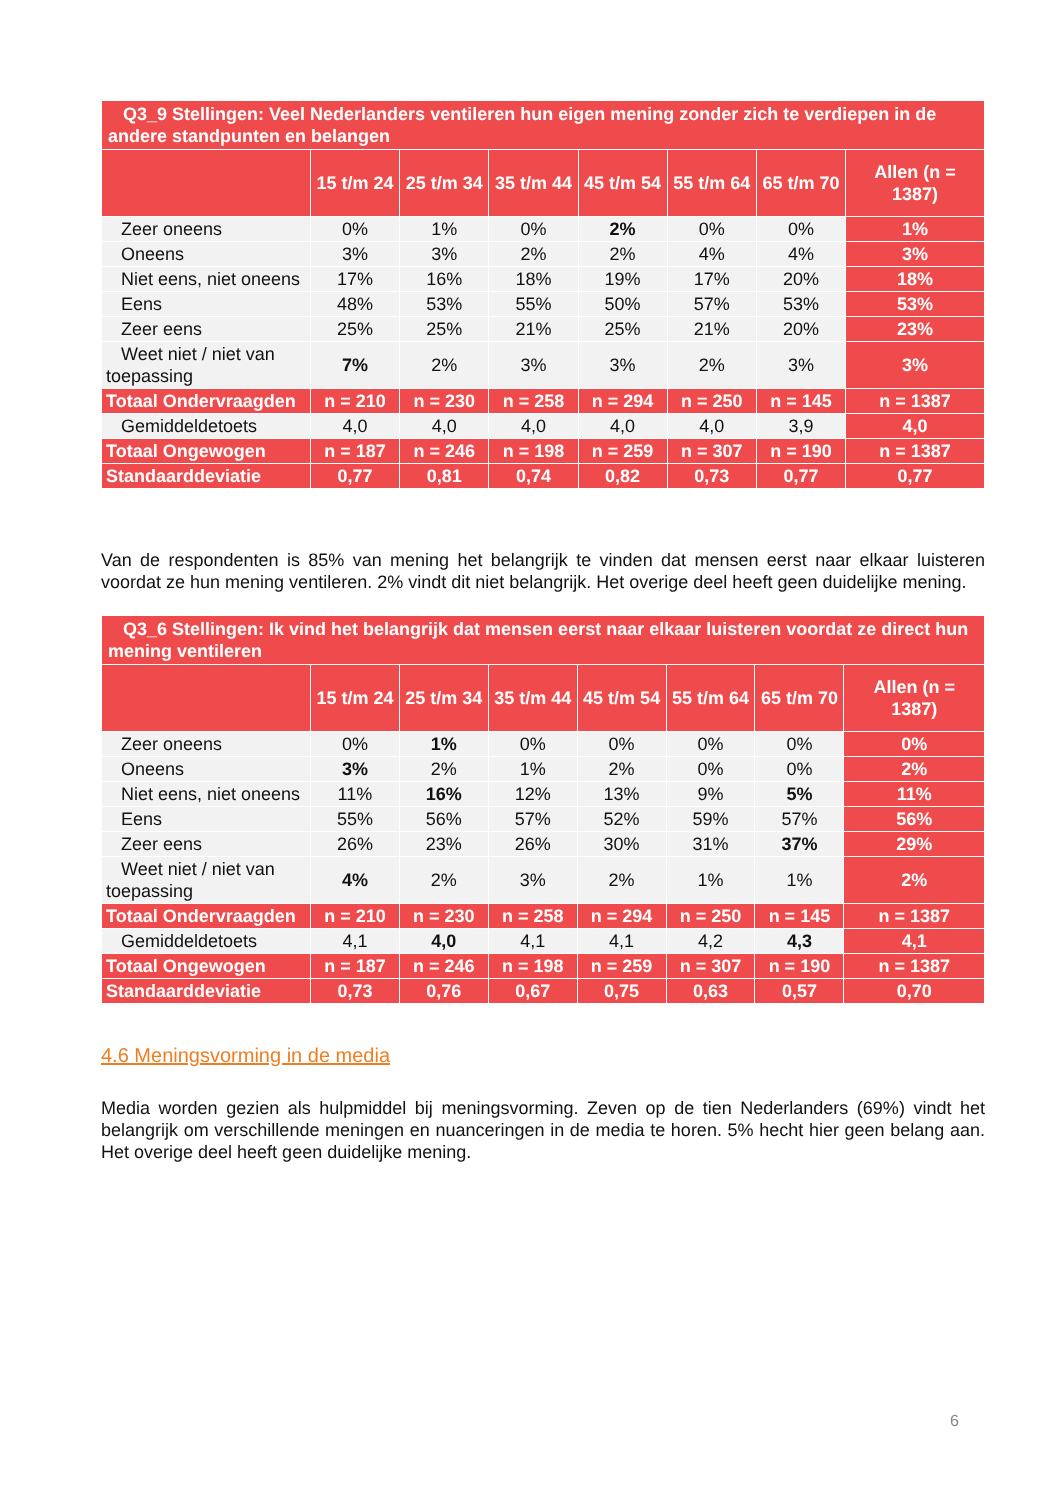| Q3_9 Stellingen: Veel Nederlanders ventileren hun eigen mening zonder zich te verdiepen in de andere standpunten en belangen | | | | | | | |
| | 15 t/m 24 | 25 t/m 34 | 35 t/m 44 | 45 t/m 54 | 55 t/m 64 | 65 t/m 70 | Allen (n = 1387) |
| Zeer oneens | 0% | 1% | 0% | 2% | 0% | 0% | 1% |
| Oneens | 3% | 3% | 2% | 2% | 4% | 4% | 3% |
| Niet eens, niet oneens | 17% | 16% | 18% | 19% | 17% | 20% | 18% |
| Eens | 48% | 53% | 55% | 50% | 57% | 53% | 53% |
| Zeer eens | 25% | 25% | 21% | 25% | 21% | 20% | 23% |
| Weet niet / niet van toepassing | 7% | 2% | 3% | 3% | 2% | 3% | 3% |
| Totaal Ondervraagden | n = 210 | n = 230 | n = 258 | n = 294 | n = 250 | n = 145 | n = 1387 |
| Gemiddeldetoets | 4,0 | 4,0 | 4,0 | 4,0 | 4,0 | 3,9 | 4,0 |
| Totaal Ongewogen | n = 187 | n = 246 | n = 198 | n = 259 | n = 307 | n = 190 | n = 1387 |
| Standaarddeviatie | 0,77 | 0,81 | 0,74 | 0,82 | 0,73 | 0,77 | 0,77 |
Van de respondenten is 85% van mening het belangrijk te vinden dat mensen eerst naar elkaar luisteren voordat ze hun mening ventileren. 2% vindt dit niet belangrijk. Het overige deel heeft geen duidelijke mening.
| Q3_6 Stellingen: Ik vind het belangrijk dat mensen eerst naar elkaar luisteren voordat ze direct hun mening ventileren | | | | | | | |
| | 15 t/m 24 | 25 t/m 34 | 35 t/m 44 | 45 t/m 54 | 55 t/m 64 | 65 t/m 70 | Allen (n = 1387) |
| Zeer oneens | 0% | 1% | 0% | 0% | 0% | 0% | 0% |
| Oneens | 3% | 2% | 1% | 2% | 0% | 0% | 2% |
| Niet eens, niet oneens | 11% | 16% | 12% | 13% | 9% | 5% | 11% |
| Eens | 55% | 56% | 57% | 52% | 59% | 57% | 56% |
| Zeer eens | 26% | 23% | 26% | 30% | 31% | 37% | 29% |
| Weet niet / niet van toepassing | 4% | 2% | 3% | 2% | 1% | 1% | 2% |
| Totaal Ondervraagden | n = 210 | n = 230 | n = 258 | n = 294 | n = 250 | n = 145 | n = 1387 |
| Gemiddeldetoets | 4,1 | 4,0 | 4,1 | 4,1 | 4,2 | 4,3 | 4,1 |
| Totaal Ongewogen | n = 187 | n = 246 | n = 198 | n = 259 | n = 307 | n = 190 | n = 1387 |
| Standaarddeviatie | 0,73 | 0,76 | 0,67 | 0,75 | 0,63 | 0,57 | 0,70 |
4.6 Meningsvorming in de media
Media worden gezien als hulpmiddel bij meningsvorming. Zeven op de tien Nederlanders (69%) vindt het belangrijk om verschillende meningen en nuanceringen in de media te horen. 5% hecht hier geen belang aan. Het overige deel heeft geen duidelijke mening.
6